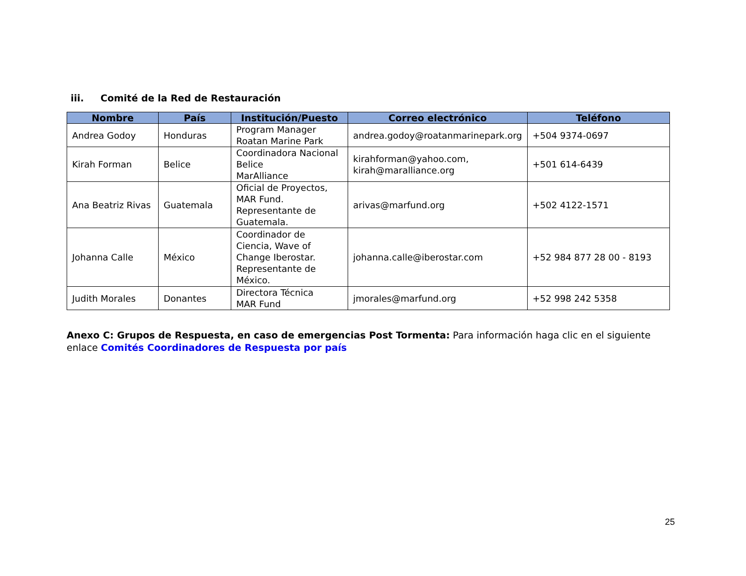iii. Comité de la Red de Restauración
| Nombre | País | Institución/Puesto | Correo electrónico | Teléfono |
| --- | --- | --- | --- | --- |
| Andrea Godoy | Honduras | Program Manager Roatan Marine Park | andrea.godoy@roatanmarinepark.org | +504 9374-0697 |
| Kirah Forman | Belice | Coordinadora Nacional Belice MarAlliance | kirahforman@yahoo.com, kirah@maralliance.org | +501 614-6439 |
| Ana Beatriz Rivas | Guatemala | Oficial de Proyectos, MAR Fund. Representante de Guatemala. | arivas@marfund.org | +502 4122-1571 |
| Johanna Calle | México | Coordinador de Ciencia, Wave of Change Iberostar. Representante de México. | johanna.calle@iberostar.com | +52 984 877 28 00 - 8193 |
| Judith Morales | Donantes | Directora Técnica MAR Fund | jmorales@marfund.org | +52 998 242 5358 |
Anexo C: Grupos de Respuesta, en caso de emergencias Post Tormenta: Para información haga clic en el siguiente enlace Comités Coordinadores de Respuesta por país
25